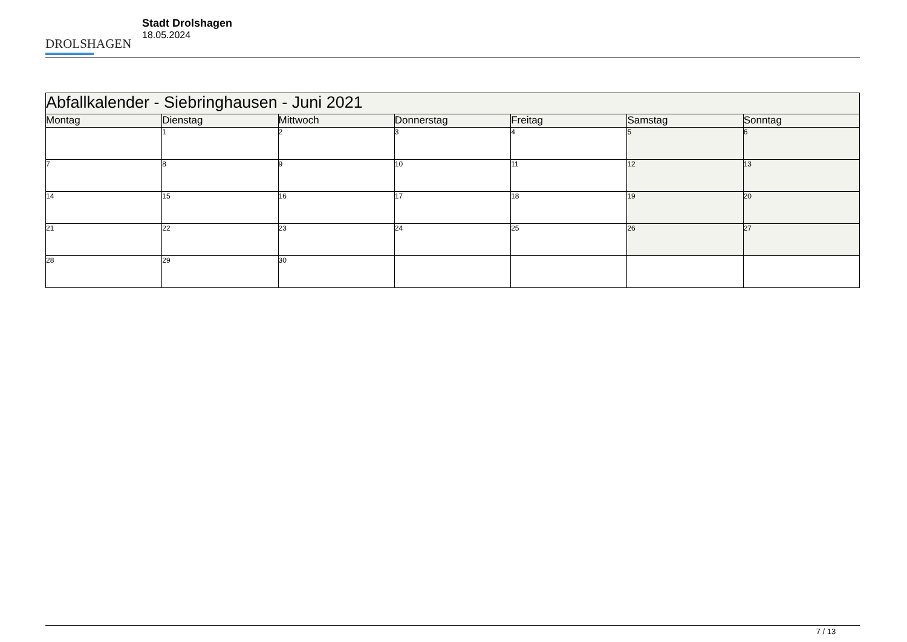DROLSHAGEN
Stadt Drolshagen
18.05.2024
| Abfallkalender - Siebringhausen - Juni 2021 | | | | | | |
| --- | --- | --- | --- | --- | --- | --- |
| Montag | Dienstag | Mittwoch | Donnerstag | Freitag | Samstag | Sonntag |
| | 1 | 2 | 3 | 4 | 5 | 6 |
| 7 | 8 | 9 | 10 | 11 | 12 | 13 |
| 14 | 15 | 16 | 17 | 18 | 19 | 20 |
| 21 | 22 | 23 | 24 | 25 | 26 | 27 |
| 28 | 29 | 30 | | | | |
7 / 13